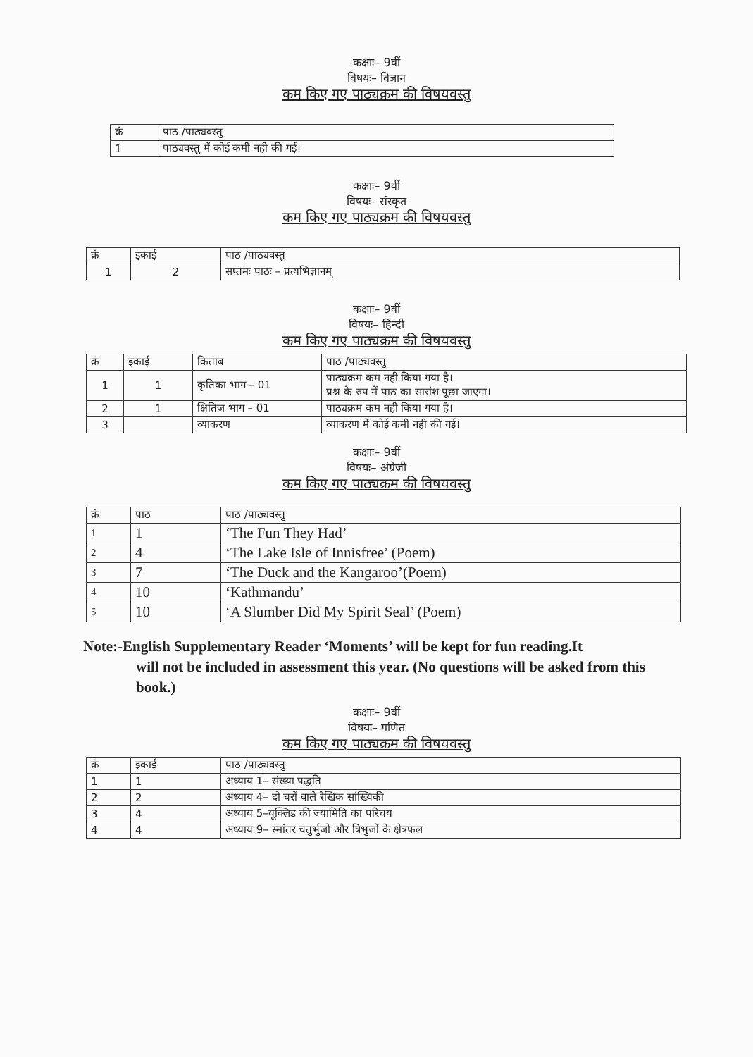कक्षाः– 9वीं
विषयः– विज्ञान
कम किए गए पाठ्यक्रम की विषयवस्तु
| क्रं | पाठ /पाठ्यवस्तु |
| --- | --- |
| 1 | पाठ्यवस्तु में कोई कमी नही की गई। |
कक्षाः– 9वीं
विषयः– संस्कृत
कम किए गए पाठ्यक्रम की विषयवस्तु
| क्रं | इकाई | पाठ /पाठ्यवस्तु |
| --- | --- | --- |
| 1 | 2 | सप्तमः पाठः – प्रत्यभिज्ञानम् |
कक्षाः– 9वीं
विषयः– हिन्दी
कम किए गए पाठ्यक्रम की विषयवस्तु
| क्रं | इकाई | किताब | पाठ /पाठ्यवस्तु |
| --- | --- | --- | --- |
| 1 | 1 | कृतिका भाग – 01 | पाठ्यक्रम कम नही किया गया है। प्रश्न के रुप में पाठ का सारांश पूछा जाएगा। |
| 2 | 1 | क्षितिज भाग – 01 | पाठ्यक्रम कम नही किया गया है। |
| 3 | | व्याकरण | व्याकरण में कोई कमी नही की गई। |
कक्षाः– 9वीं
विषयः– अंग्रेजी
कम किए गए पाठ्यक्रम की विषयवस्तु
| क्रं | पाठ | पाठ /पाठ्यवस्तु |
| --- | --- | --- |
| 1 | 1 | ‘The Fun They Had’ |
| 2 | 4 | ‘The Lake Isle of Innisfree’ (Poem) |
| 3 | 7 | ‘The Duck and the Kangaroo’(Poem) |
| 4 | 10 | ‘Kathmandu’ |
| 5 | 10 | ‘A Slumber Did My Spirit Seal’ (Poem) |
Note:-English Supplementary Reader ‘Moments’ will be kept for fun reading.It
will not be included in assessment this year. (No questions will be asked from this book.)
कक्षाः– 9वीं
विषयः– गणित
कम किए गए पाठ्यक्रम की विषयवस्तु
| क्रं | इकाई | पाठ /पाठ्यवस्तु |
| --- | --- | --- |
| 1 | 1 | अध्याय 1– संख्या पद्धति |
| 2 | 2 | अध्याय 4– दो चरों वाले रैखिक सांख्यिकी |
| 3 | 4 | अध्याय 5–यूक्लिड की ज्यामिति का परिचय |
| 4 | 4 | अध्याय 9– स्मांतर चतुर्भुजो और त्रिभुजों के क्षेत्रफल |